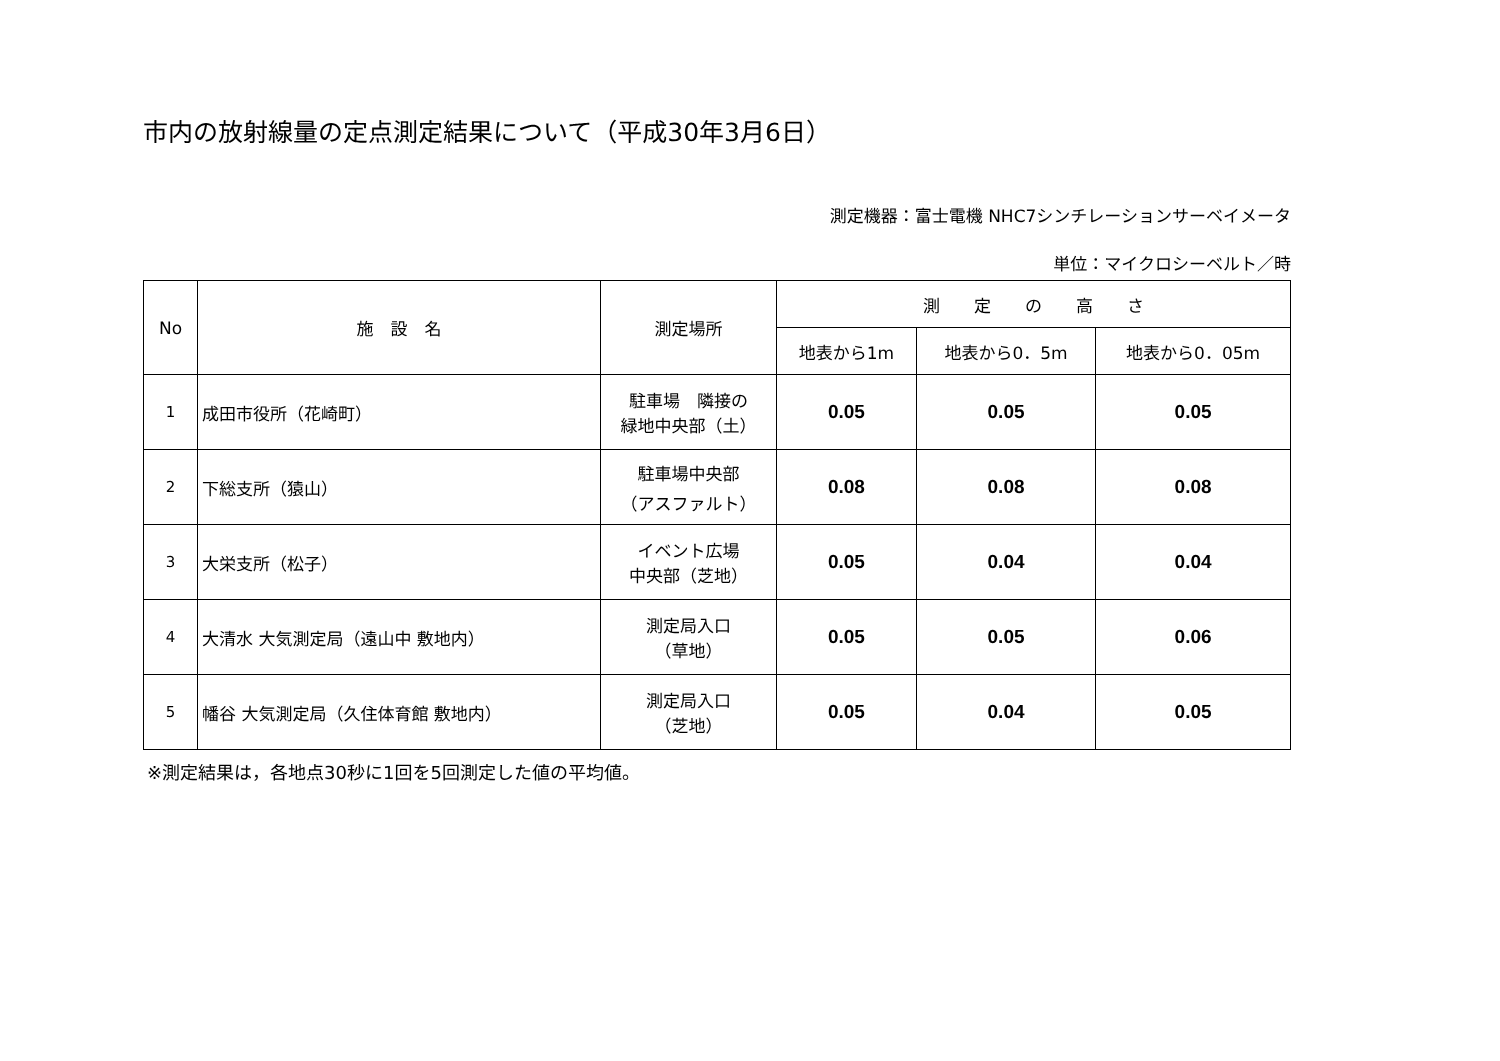市内の放射線量の定点測定結果について（平成30年3月6日）
測定機器：富士電機 NHC7シンチレーションサーベイメータ
単位：マイクロシーベルト／時
| No | 施 設 名 | 測定場所 | 測 定 の 高 さ | | |
| --- | --- | --- | --- | --- | --- |
| | | | 地表から1m | 地表から0．5m | 地表から0．05m |
| 1 | 成田市役所（花崎町） | 駐車場 隣接の 緑地中央部（土） | 0.05 | 0.05 | 0.05 |
| 2 | 下総支所（猿山） | 駐車場中央部 （アスファルト） | 0.08 | 0.08 | 0.08 |
| 3 | 大栄支所（松子） | イベント広場 中央部（芝地） | 0.05 | 0.04 | 0.04 |
| 4 | 大清水 大気測定局（遠山中 敷地内） | 測定局入口 （草地） | 0.05 | 0.05 | 0.06 |
| 5 | 幡谷 大気測定局（久住体育館 敷地内） | 測定局入口 （芝地） | 0.05 | 0.04 | 0.05 |
※測定結果は，各地点30秒に1回を5回測定した値の平均値。